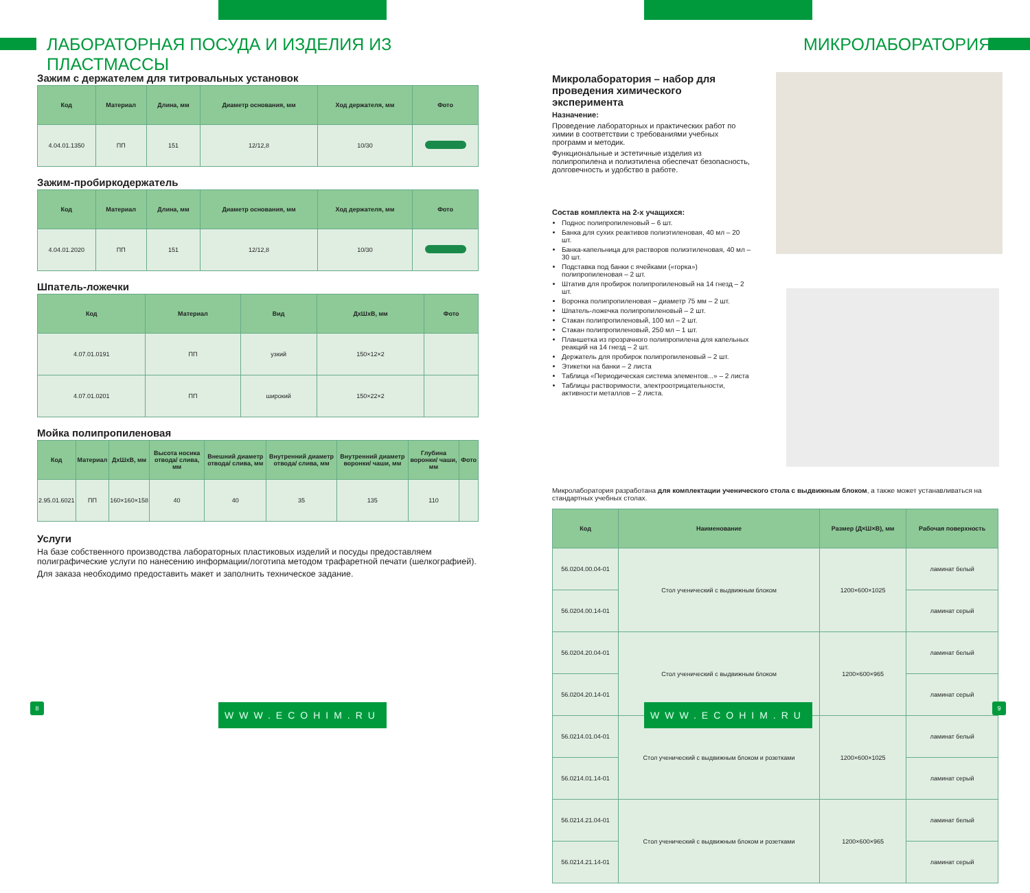ЛАБОРАТОРНАЯ ПОСУДА И ИЗДЕЛИЯ ИЗ ПЛАСТМАССЫ
Зажим с держателем для титровальных установок
| Код | Материал | Длина, мм | Диаметр основания, мм | Ход держателя, мм | Фото |
| --- | --- | --- | --- | --- | --- |
| 4.04.01.1350 | ПП | 151 | 12/12,8 | 10/30 | |
Зажим-пробиркодержатель
| Код | Материал | Длина, мм | Диаметр основания, мм | Ход держателя, мм | Фото |
| --- | --- | --- | --- | --- | --- |
| 4.04.01.2020 | ПП | 151 | 12/12,8 | 10/30 | |
Шпатель-ложечки
| Код | Материал | Вид | ДхШхВ, мм | Фото |
| --- | --- | --- | --- | --- |
| 4.07.01.0191 | ПП | узкий | 150×12×2 | |
| 4.07.01.0201 | ПП | широкий | 150×22×2 | |
Мойка полипропиленовая
| Код | Материал | ДхШхВ, мм | Высота носика отвода/ слива, мм | Внешний диаметр отвода/ слива, мм | Внутренний диаметр отвода/ слива, мм | Внутренний диаметр воронки/ чаши, мм | Глубина воронки/ чаши, мм | Фото |
| --- | --- | --- | --- | --- | --- | --- | --- | --- |
| 2.95.01.6021 | ПП | 160×160×158 | 40 | 40 | 35 | 135 | 110 | |
Услуги
На базе собственного производства лабораторных пластиковых изделий и посуды предоставляем полиграфические услуги по нанесению информации/логотипа методом трафаретной печати (шелкографией).
Для заказа необходимо предоставить макет и заполнить техническое задание.
8
WWW.ECOHIM.RU
МИКРОЛАБОРАТОРИЯ
Микролаборатория – набор для проведения химического эксперимента
Назначение:
Проведение лабораторных и практических работ по химии в соответствии с требованиями учебных программ и методик.
Функциональные и эстетичные изделия из полипропилена и полиэтилена обеспечат безопасность, долговечность и удобство в работе.
Состав комплекта на 2-х учащихся:
Поднос полипропиленовый – 6 шт.
Банка для сухих реактивов полиэтиленовая, 40 мл – 20 шт.
Банка-капельница для растворов полиэтиленовая, 40 мл – 30 шт.
Подставка под банки с ячейками («горка») полипропиленовая – 2 шт.
Штатив для пробирок полипропиленовый на 14 гнезд – 2 шт.
Воронка полипропиленовая – диаметр 75 мм – 2 шт.
Шпатель-ложечка полипропиленовый – 2 шт.
Стакан полипропиленовый, 100 мл – 2 шт.
Стакан полипропиленовый, 250 мл – 1 шт.
Планшетка из прозрачного полипропилена для капельных реакций на 14 гнезд – 2 шт.
Держатель для пробирок полипропиленовый – 2 шт.
Этикетки на банки – 2 листа
Таблица «Периодическая система элементов...» – 2 листа
Таблицы растворимости, электроотрицательности, активности металлов – 2 листа.
Микролаборатория разработана для комплектации ученического стола с выдвижным блоком, а также может устанавливаться на стандартных учебных столах.
| Код | Наименование | Размер (Д×Ш×В), мм | Рабочая поверхность |
| --- | --- | --- | --- |
| 56.0204.00.04-01 | Стол ученический с выдвижным блоком | 1200×600×1025 | ламинат белый |
| 56.0204.00.14-01 | | | ламинат серый |
| 56.0204.20.04-01 | Стол ученический с выдвижным блоком | 1200×600×965 | ламинат белый |
| 56.0204.20.14-01 | | | ламинат серый |
| 56.0214.01.04-01 | Стол ученический с выдвижным блоком и розетками | 1200×600×1025 | ламинат белый |
| 56.0214.01.14-01 | | | ламинат серый |
| 56.0214.21.04-01 | Стол ученический с выдвижным блоком и розетками | 1200×600×965 | ламинат белый |
| 56.0214.21.14-01 | | | ламинат серый |
WWW.ECOHIM.RU
9